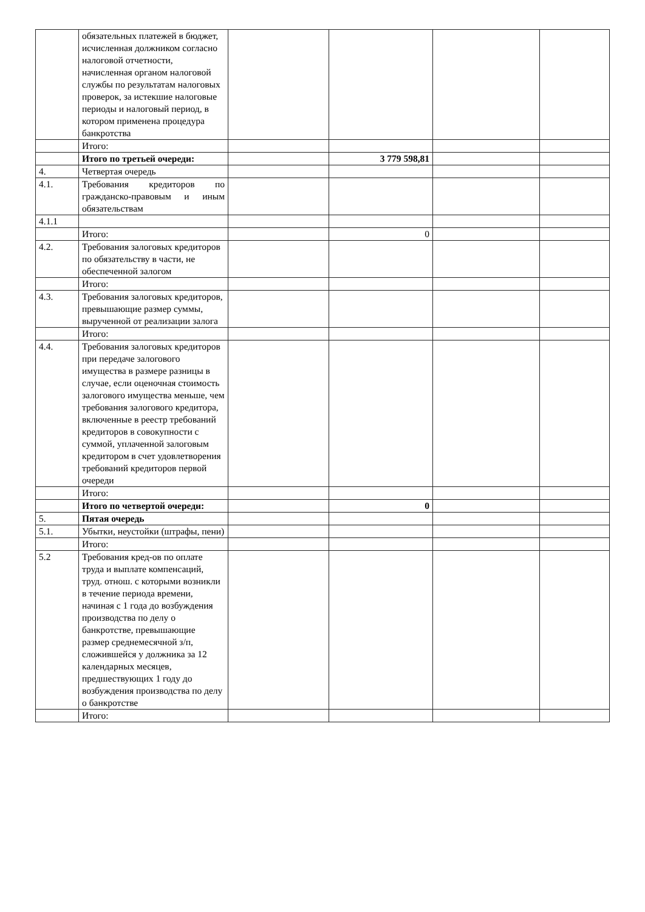| | обязательных платежей в бюджет, исчисленная должником согласно налоговой отчетности, начисленная органом налоговой службы по результатам налоговых проверок, за истекшие налоговые периоды и налоговый период, в котором применена процедура банкротства | | | | |
| | Итого: | | | | |
| | Итого по третьей очереди: | | 3 779 598,81 | | |
| 4. | Четвертая очередь | | | | |
| 4.1. | Требования кредиторов по гражданско-правовым и иным обязательствам | | | | |
| 4.1.1 | | | | | |
| | Итого: | | 0 | | |
| 4.2. | Требования залоговых кредиторов по обязательству в части, не обеспеченной залогом | | | | |
| | Итого: | | | | |
| 4.3. | Требования залоговых кредиторов, превышающие размер суммы, вырученной от реализации залога | | | | |
| | Итого: | | | | |
| 4.4. | Требования залоговых кредиторов при передаче залогового имущества в размере разницы в случае, если оценочная стоимость залогового имущества меньше, чем требования залогового кредитора, включенные в реестр требований кредиторов в совокупности с суммой, уплаченной залоговым кредитором в счет удовлетворения требований кредиторов первой очереди | | | | |
| | Итого: | | | | |
| | Итого по четвертой очереди: | | 0 | | |
| 5. | Пятая очередь | | | | |
| 5.1. | Убытки, неустойки (штрафы, пени) | | | | |
| | Итого: | | | | |
| 5.2 | Требования кред-ов по оплате труда и выплате компенсаций, труд. отнош. с которыми возникли в течение периода времени, начиная с 1 года до возбуждения производства по делу о банкротстве, превышающие размер среднемесячной з/п, сложившейся у должника за 12 календарных месяцев, предшествующих 1 году до возбуждения производства по делу о банкротстве | | | | |
| | Итого: | | | | |